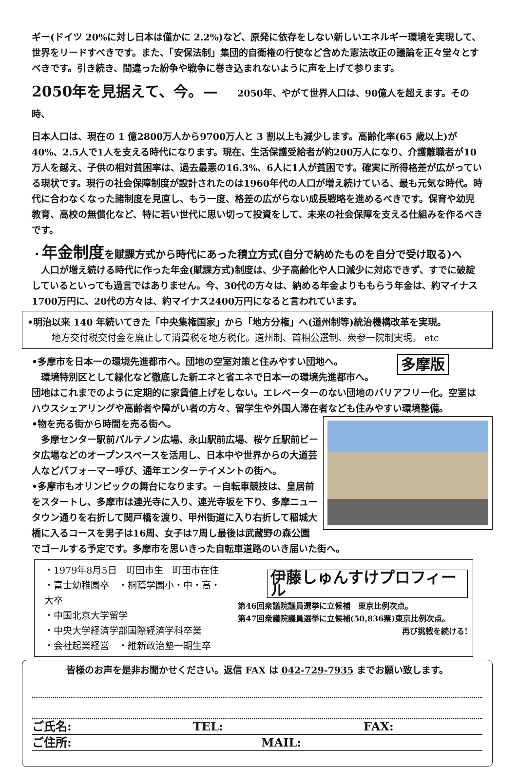ギー(ドイツ 20%に対し日本は僅かに 2.2%)など、原発に依存をしない新しいエネルギー環境を実現して、世界をリードすべきです。また、「安保法制」集団的自衛権の行使など含めた憲法改正の議論を正々堂々とすべきです。引き続き、間違った紛争や戦争に巻き込まれないように声を上げて参ります。
2050年を見据えて、今。— 2050年、やがて世界人口は、90億人を超えます。その時、
日本人口は、現在の 1 億2800万人から9700万人と 3 割以上も減少します。高齢化率(65 歳以上)が40%、2.5人で1人を支える時代になります。現在、生活保護受給者が約200万人になり、介護離職者が10万人を越え、子供の相対貧困率は、過去最悪の16.3%、6人に1人が貧困です。確実に所得格差が広がっている現状です。現行の社会保障制度が設計されたのは1960年代の人口が増え続けている、最も元気な時代。時代に合わなくなった諸制度を見直し、もう一度、格差の広がらない成長戦略を進めるべきです。保育や幼児教育、高校の無償化など、特に若い世代に思い切って投資をして、未来の社会保障を支える仕組みを作るべきです。
・年金制度を賦課方式から時代にあった積立方式(自分で納めたものを自分で受け取る)へ
　人口が増え続ける時代に作った年金(賦課方式)制度は、少子高齢化や人口減少に対応できず、すでに破綻しているといっても過言ではありません。今、30代の方々は、納める年金よりももらう年金は、約マイナス1700万円に、20代の方々は、約マイナス2400万円になると言われています。
•明治以来 140 年続いてきた「中央集権国家」から「地方分権」へ(道州制等)統治機構改革を実現。
地方交付税交付金を廃止して消費税を地方税化。道州制、首相公選制、衆参一院制実現。 etc
多摩版
•多摩市を日本一の環境先進都市へ。団地の空室対策と住みやすい団地へ。
　環境特別区として緑化など徹底した新エネと省エネで日本一の環境先進都市へ。
団地はこれまでのように定期的に家賃値上げをしない。エレベーターのない団地のバリアフリー化。空室はハウスシェアリングや高齢者や障がい者の方々、留学生や外国人滞在者なども住みやすい環境整備。
•物を売る街から時間を売る街へ。
　多摩センター駅前パルテノン広場、永山駅前広場、桜ケ丘駅前ビータ広場などのオープンスペースを活用し、日本中や世界からの大道芸人などパフォーマー呼び、通年エンターテイメントの街へ。
•多摩市もオリンピックの舞台になります。－自転車競技は、皇居前をスタートし、多摩市は連光寺に入り、連光寺坂を下り、多摩ニュータウン通りを右折して関戸橋を渡り、甲州街道に入り右折して稲城大橋に入るコースを男子は16周、女子は7周し最後は武蔵野の森公園でゴールする予定です。多摩市を思いきった自転車道路のいき届いた街へ。
・1979年8月5日　町田市生　町田市在住
・富士幼稚園卒　・桐蔭学園小・中・高・大卒
・中国北京大学留学
・中央大学経済学部国際経済学科卒業
・会社起業経営　・維新政治塾一期生卒
伊藤しゅんすけプロフィール
第46回衆議院議員選挙に立候補　東京比例次点。
第47回衆議院議員選挙に立候補(50,836票)東京比例次点。
再び挑戦を続ける!
皆様のお声を是非お聞かせください。返信 FAX は 042-729-7935 までお願い致します。
ご氏名: TEL: FAX:
ご住所: MAIL: